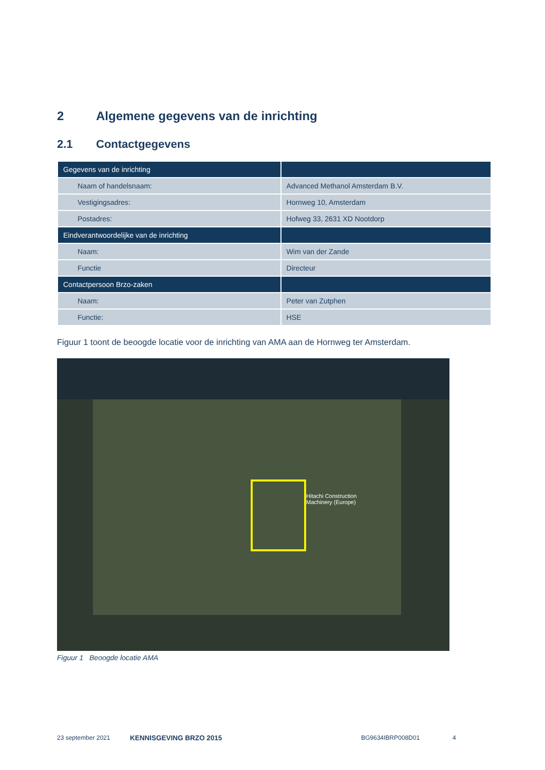2 Algemene gegevens van de inrichting
2.1 Contactgegevens
| Gegevens van de inrichting | |
| Naam of handelsnaam: | Advanced Methanol Amsterdam B.V. |
| Vestigingsadres: | Hornweg 10, Amsterdam |
| Postadres: | Hofweg 33, 2631 XD Nootdorp |
| Eindverantwoordelijke van de inrichting | |
| Naam: | Wim van der Zande |
| Functie | Directeur |
| Contactpersoon Brzo-zaken | |
| Naam: | Peter van Zutphen |
| Functie: | HSE |
Figuur 1 toont de beoogde locatie voor de inrichting van AMA aan de Hornweg ter Amsterdam.
Hitachi Construction
Machinery (Europe)
Figuur 1 Beoogde locatie AMA
23 september 2021 KENNISGEVING BRZO 2015 BG9634IBRP008D01 4